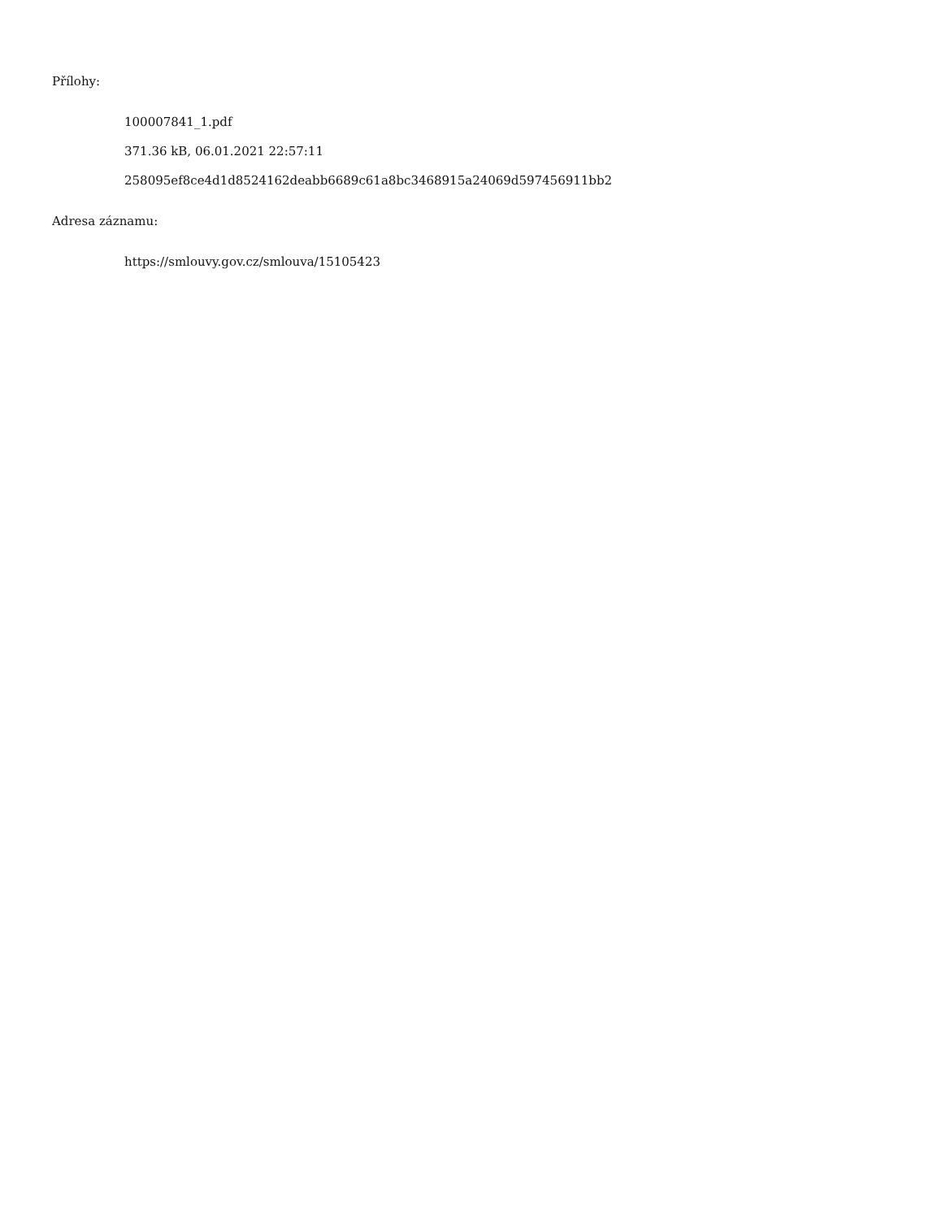Přílohy:
100007841_1.pdf
371.36 kB, 06.01.2021 22:57:11
258095ef8ce4d1d8524162deabb6689c61a8bc3468915a24069d597456911bb2
Adresa záznamu:
https://smlouvy.gov.cz/smlouva/15105423